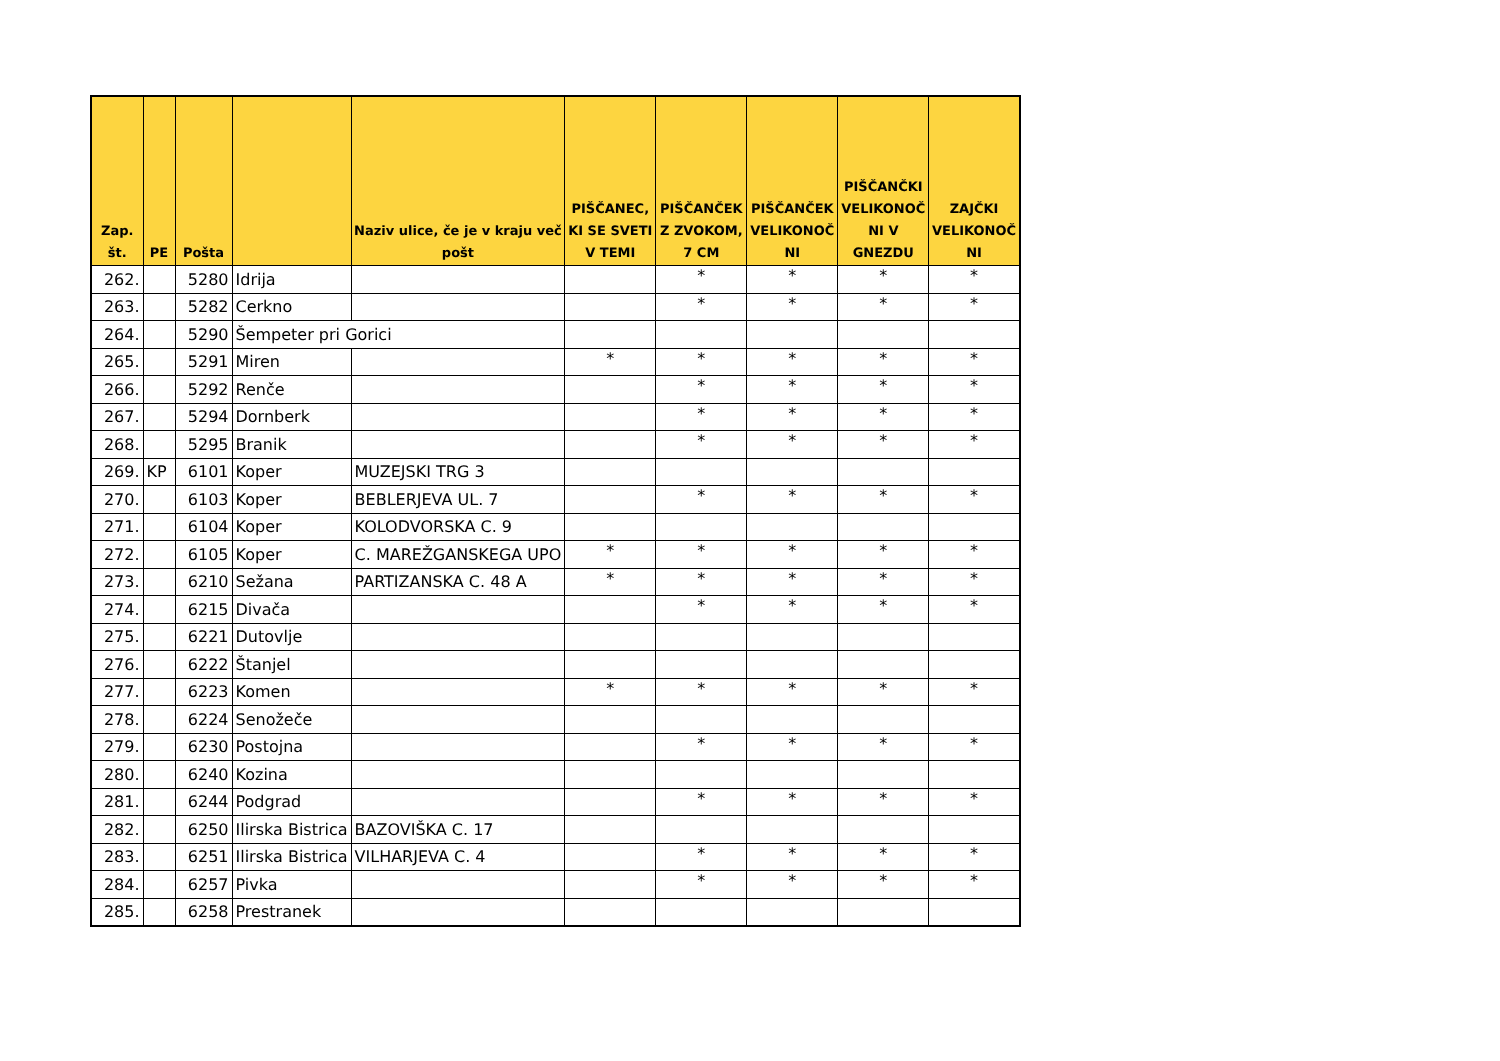| Zap. št. | PE | Pošta | | Naziv ulice, če je v kraju več pošt | PIŠČANEC, KI SE SVETI V TEMI | PIŠČANČEK Z ZVOKOM, 7 CM | PIŠČANČEK VELIKONOČ NI | PIŠČANČKI VELIKONOČ NI V GNEZDU | ZAJČKI VELIKONOČ NI |
| --- | --- | --- | --- | --- | --- | --- | --- | --- | --- |
| 262. | | 5280 | Idrija | | | * | * | * | * |
| 263. | | 5282 | Cerkno | | | * | * | * | * |
| 264. | | 5290 | Šempeter pri Gorici | | | | | | |
| 265. | | 5291 | Miren | | * | * | * | * | * |
| 266. | | 5292 | Renče | | | * | * | * | * |
| 267. | | 5294 | Dornberk | | | * | * | * | * |
| 268. | | 5295 | Branik | | | * | * | * | * |
| 269. | KP | 6101 | Koper | MUZEJSKI TRG 3 | | | | | |
| 270. | | 6103 | Koper | BEBLERJEVA UL. 7 | | * | * | * | * |
| 271. | | 6104 | Koper | KOLODVORSKA C. 9 | | | | | |
| 272. | | 6105 | Koper | C. MAREŽGANSKEGA UPO | * | * | * | * | * |
| 273. | | 6210 | Sežana | PARTIZANSKA C. 48 A | * | * | * | * | * |
| 274. | | 6215 | Divača | | | * | * | * | * |
| 275. | | 6221 | Dutovlje | | | | | | |
| 276. | | 6222 | Štanjel | | | | | | |
| 277. | | 6223 | Komen | | * | * | * | * | * |
| 278. | | 6224 | Senožeče | | | | | | |
| 279. | | 6230 | Postojna | | | * | * | * | * |
| 280. | | 6240 | Kozina | | | | | | |
| 281. | | 6244 | Podgrad | | | * | * | * | * |
| 282. | | 6250 | Ilirska Bistrica | BAZOVIŠKA C. 17 | | | | | |
| 283. | | 6251 | Ilirska Bistrica | VILHARJEVA C. 4 | | * | * | * | * |
| 284. | | 6257 | Pivka | | | * | * | * | * |
| 285. | | 6258 | Prestranek | | | | | | |